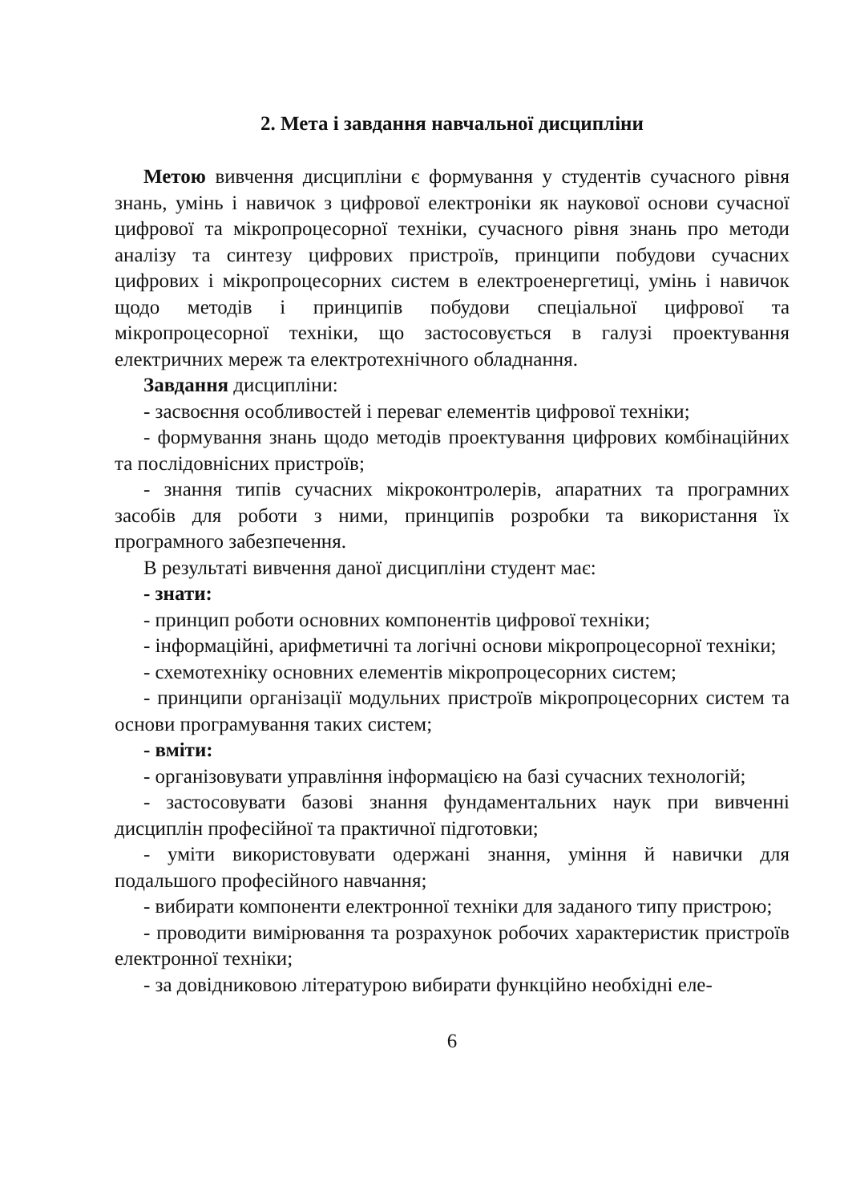2. Мета і завдання навчальної дисципліни
Метою вивчення дисципліни є формування у студентів сучасного рівня знань, умінь і навичок з цифрової електроніки як наукової основи сучасної цифрової та мікропроцесорної техніки, сучасного рівня знань про методи аналізу та синтезу цифрових пристроїв, принципи побудови сучасних цифрових і мікропроцесорних систем в електроенергетиці, умінь і навичок щодо методів і принципів побудови спеціальної цифрової та мікропроцесорної техніки, що застосовується в галузі проектування електричних мереж та електротехнічного обладнання.
Завдання дисципліни:
- засвоєння особливостей і переваг елементів цифрової техніки;
- формування знань щодо методів проектування цифрових комбінаційних та послідовнісних пристроїв;
- знання типів сучасних мікроконтролерів, апаратних та програмних засобів для роботи з ними, принципів розробки та використання їх програмного забезпечення.
В результаті вивчення даної дисципліни студент має:
- знати:
- принцип роботи основних компонентів цифрової техніки;
- інформаційні, арифметичні та логічні основи мікропроцесорної техніки;
- схемотехніку основних елементів мікропроцесорних систем;
- принципи організації модульних пристроїв мікропроцесорних систем та основи програмування таких систем;
- вміти:
- організовувати управління інформацією на базі сучасних технологій;
- застосовувати базові знання фундаментальних наук при вивченні дисциплін професійної та практичної підготовки;
- уміти використовувати одержані знання, уміння й навички для подальшого професійного навчання;
- вибирати компоненти електронної техніки для заданого типу пристрою;
- проводити вимірювання та розрахунок робочих характеристик пристроїв електронної техніки;
- за довідниковою літературою вибирати функційно необхідні еле-
6